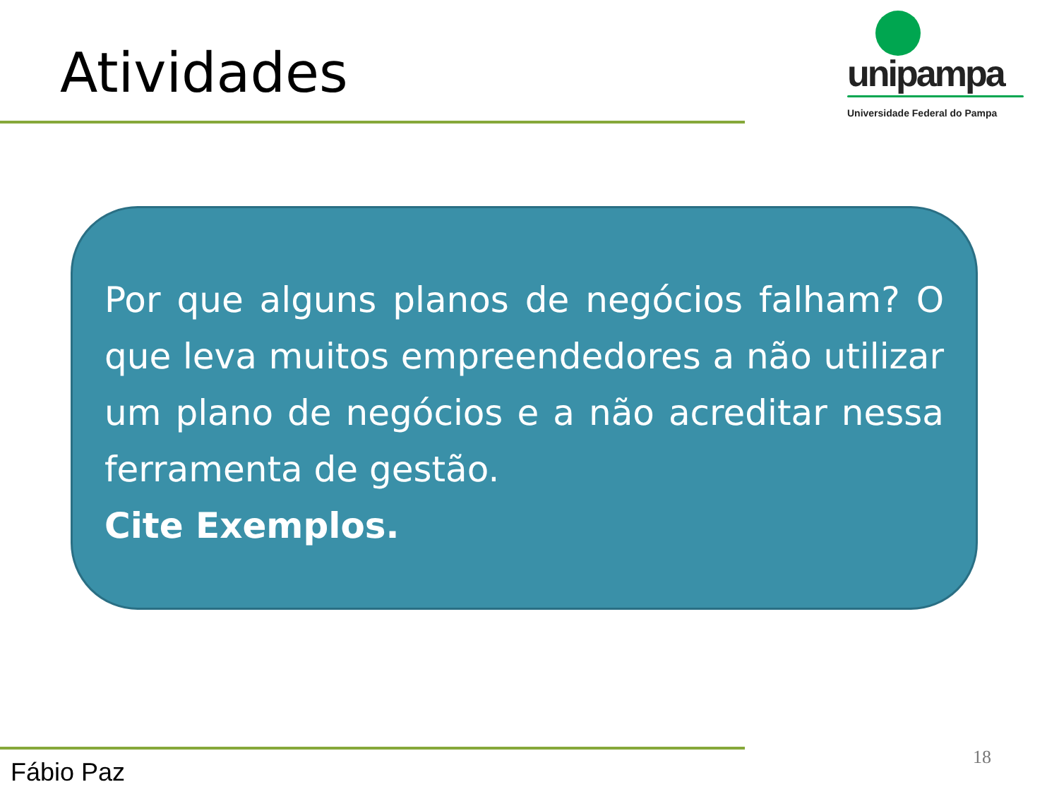Atividades
unipampa
Universidade Federal do Pampa
Por que alguns planos de negócios falham? O que leva muitos empreendedores a não utilizar um plano de negócios e a não acreditar nessa ferramenta de gestão.
Cite Exemplos.
Fábio Paz 18